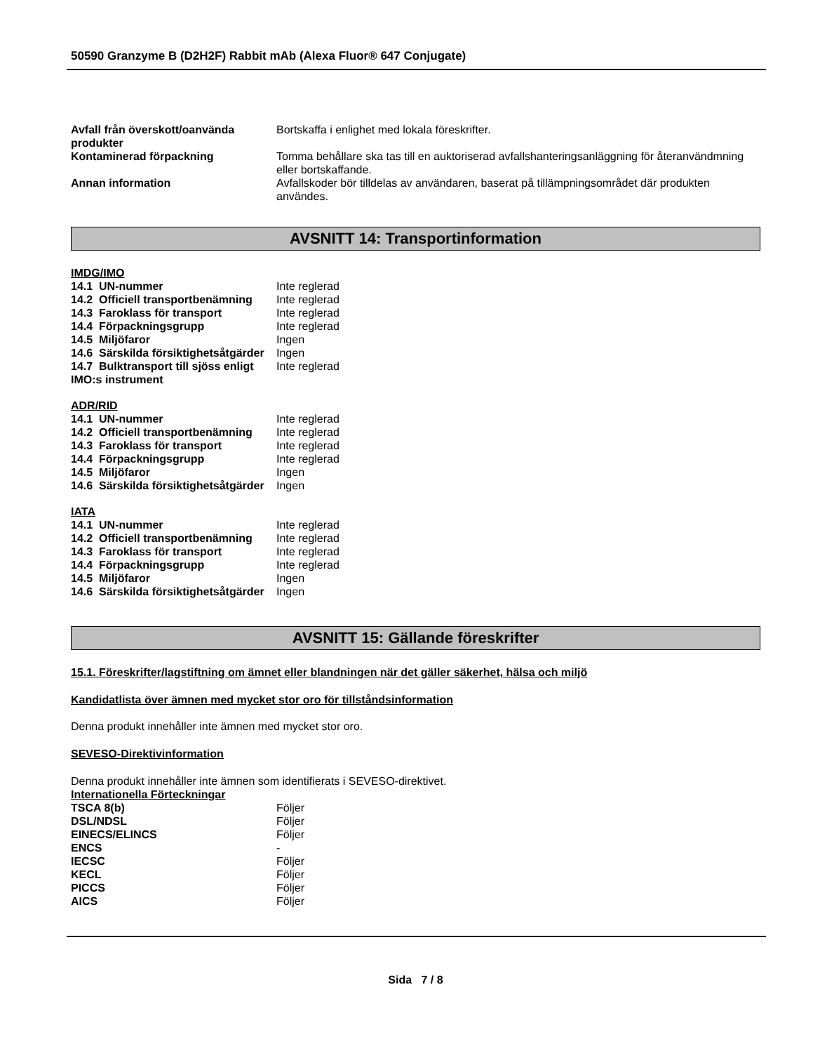50590 Granzyme B (D2H2F) Rabbit mAb (Alexa Fluor® 647 Conjugate)
| Avfall från överskott/oanvända produkter | Bortskaffa i enlighet med lokala föreskrifter. |
| Kontaminerad förpackning | Tomma behållare ska tas till en auktoriserad avfallshanteringsanläggning för återanvändmning eller bortskaffande. |
| Annan information | Avfallskoder bör tilldelas av användaren, baserat på tillämpningsområdet där produkten användes. |
AVSNITT 14: Transportinformation
IMDG/IMO
| 14.1 UN-nummer | Inte reglerad |
| 14.2 Officiell transportbenämning | Inte reglerad |
| 14.3 Faroklass för transport | Inte reglerad |
| 14.4 Förpackningsgrupp | Inte reglerad |
| 14.5 Miljöfaror | Ingen |
| 14.6 Särskilda försiktighetsåtgärder | Ingen |
| 14.7 Bulktransport till sjöss enligt IMO:s instrument | Inte reglerad |
ADR/RID
| 14.1 UN-nummer | Inte reglerad |
| 14.2 Officiell transportbenämning | Inte reglerad |
| 14.3 Faroklass för transport | Inte reglerad |
| 14.4 Förpackningsgrupp | Inte reglerad |
| 14.5 Miljöfaror | Ingen |
| 14.6 Särskilda försiktighetsåtgärder | Ingen |
IATA
| 14.1 UN-nummer | Inte reglerad |
| 14.2 Officiell transportbenämning | Inte reglerad |
| 14.3 Faroklass för transport | Inte reglerad |
| 14.4 Förpackningsgrupp | Inte reglerad |
| 14.5 Miljöfaror | Ingen |
| 14.6 Särskilda försiktighetsåtgärder | Ingen |
AVSNITT 15: Gällande föreskrifter
15.1. Föreskrifter/lagstiftning om ämnet eller blandningen när det gäller säkerhet, hälsa och miljö
Kandidatlista över ämnen med mycket stor oro för tillståndsinformation
Denna produkt innehåller inte ämnen med mycket stor oro.
SEVESO-Direktivinformation
Denna produkt innehåller inte ämnen som identifierats i SEVESO-direktivet.
Internationella Förteckningar
| TSCA 8(b) | Följer |
| DSL/NDSL | Följer |
| EINECS/ELINCS | Följer |
| ENCS | - |
| IECSC | Följer |
| KECL | Följer |
| PICCS | Följer |
| AICS | Följer |
Sida 7 / 8